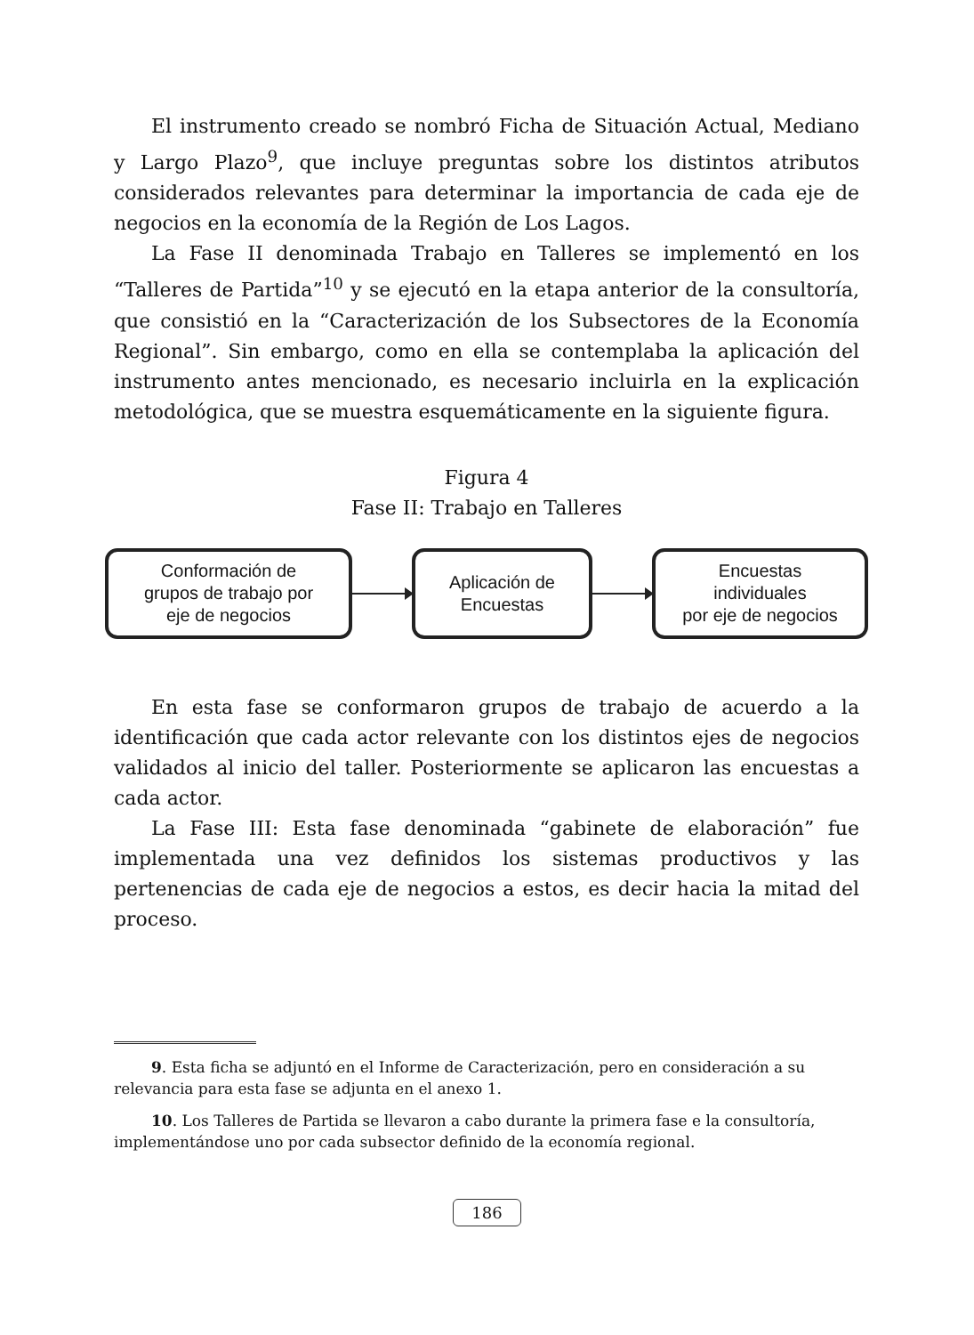El instrumento creado se nombró Ficha de Situación Actual, Mediano y Largo Plazo<sup>9</sup>, que incluye preguntas sobre los distintos atributos considerados relevantes para determinar la importancia de cada eje de negocios en la economía de la Región de Los Lagos.
La Fase II denominada Trabajo en Talleres se implementó en los “Talleres de Partida”<sup>10</sup> y se ejecutó en la etapa anterior de la consultoría, que consistió en la “Caracterización de los Subsectores de la Economía Regional”. Sin embargo, como en ella se contemplaba la aplicación del instrumento antes mencionado, es necesario incluirla en la explicación metodológica, que se muestra esquemáticamente en la siguiente figura.
Figura 4
Fase II: Trabajo en Talleres
Conformación de
grupos de trabajo por
eje de negocios
Aplicación de
Encuestas
Encuestas
individuales
por eje de negocios
En esta fase se conformaron grupos de trabajo de acuerdo a la identificación que cada actor relevante con los distintos ejes de negocios validados al inicio del taller. Posteriormente se aplicaron las encuestas a cada actor.
La Fase III: Esta fase denominada “gabinete de elaboración” fue implementada una vez definidos los sistemas productivos y las pertenencias de cada eje de negocios a estos, es decir hacia la mitad del proceso.
9. Esta ficha se adjuntó en el Informe de Caracterización, pero en consideración a su relevancia para esta fase se adjunta en el anexo 1.
10. Los Talleres de Partida se llevaron a cabo durante la primera fase e la consultoría, implementándose uno por cada subsector definido de la economía regional.
186